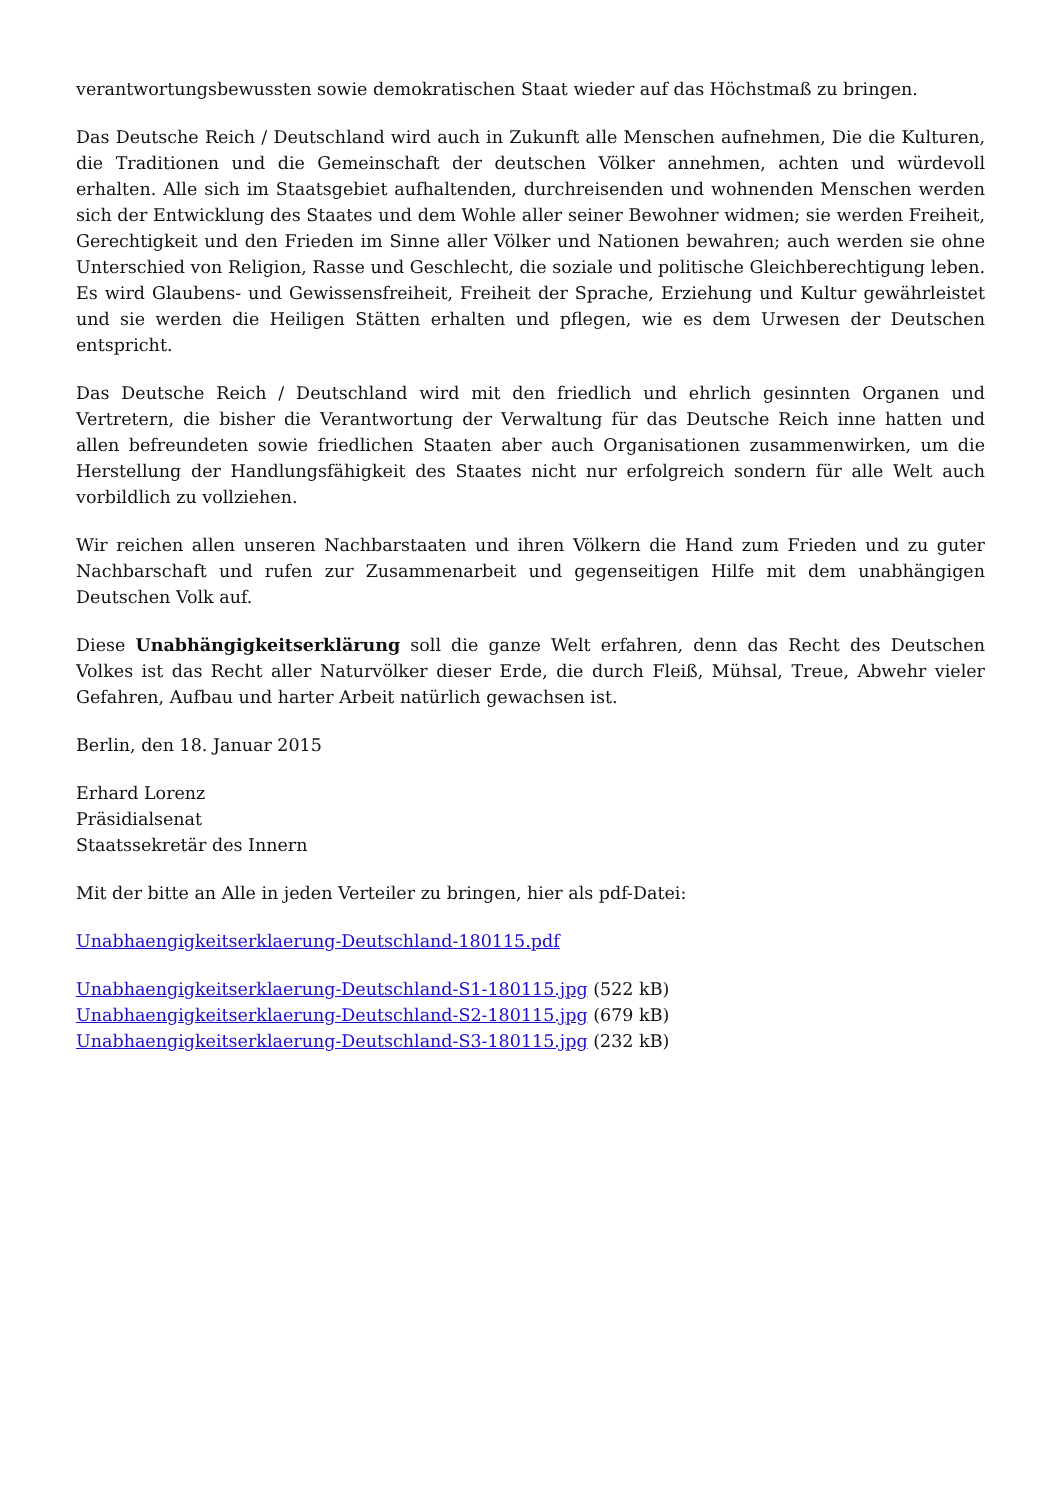verantwortungsbewussten sowie demokratischen Staat wieder auf das Höchstmaß zu bringen.
Das Deutsche Reich / Deutschland wird auch in Zukunft alle Menschen aufnehmen, Die die Kulturen, die Traditionen und die Gemeinschaft der deutschen Völker annehmen, achten und würdevoll erhalten. Alle sich im Staatsgebiet aufhaltenden, durchreisenden und wohnenden Menschen werden sich der Entwicklung des Staates und dem Wohle aller seiner Bewohner widmen; sie werden Freiheit, Gerechtigkeit und den Frieden im Sinne aller Völker und Nationen bewahren; auch werden sie ohne Unterschied von Religion, Rasse und Geschlecht, die soziale und politische Gleichberechtigung leben. Es wird Glaubens- und Gewissensfreiheit, Freiheit der Sprache, Erziehung und Kultur gewährleistet und sie werden die Heiligen Stätten erhalten und pflegen, wie es dem Urwesen der Deutschen entspricht.
Das Deutsche Reich / Deutschland wird mit den friedlich und ehrlich gesinnten Organen und Vertretern, die bisher die Verantwortung der Verwaltung für das Deutsche Reich inne hatten und allen befreundeten sowie friedlichen Staaten aber auch Organisationen zusammenwirken, um die Herstellung der Handlungsfähigkeit des Staates nicht nur erfolgreich sondern für alle Welt auch vorbildlich zu vollziehen.
Wir reichen allen unseren Nachbarstaaten und ihren Völkern die Hand zum Frieden und zu guter Nachbarschaft und rufen zur Zusammenarbeit und gegenseitigen Hilfe mit dem unabhängigen Deutschen Volk auf.
Diese Unabhängigkeitserklärung soll die ganze Welt erfahren, denn das Recht des Deutschen Volkes ist das Recht aller Naturvölker dieser Erde, die durch Fleiß, Mühsal, Treue, Abwehr vieler Gefahren, Aufbau und harter Arbeit natürlich gewachsen ist.
Berlin, den 18. Januar 2015
Erhard Lorenz
Präsidialsenat
Staatssekretär des Innern
Mit der bitte an Alle in jeden Verteiler zu bringen, hier als pdf-Datei:
Unabhaengigkeitserklaerung-Deutschland-180115.pdf
Unabhaengigkeitserklaerung-Deutschland-S1-180115.jpg (522 kB)
Unabhaengigkeitserklaerung-Deutschland-S2-180115.jpg (679 kB)
Unabhaengigkeitserklaerung-Deutschland-S3-180115.jpg (232 kB)